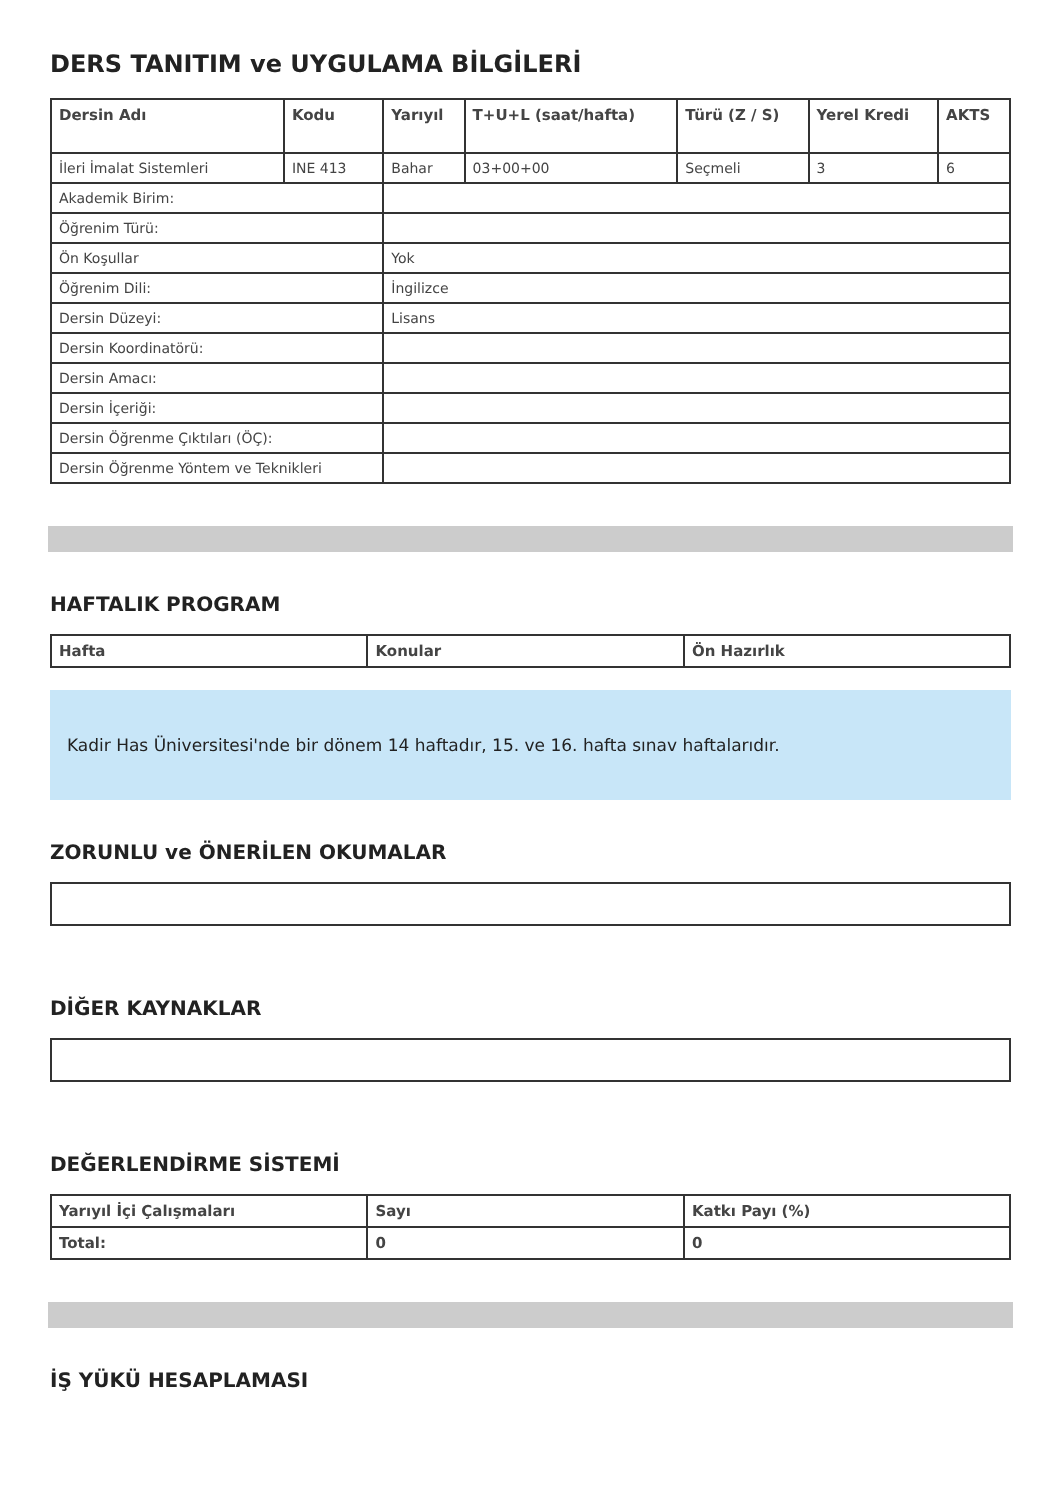DERS TANITIM ve UYGULAMA BİLGİLERİ
| Dersin Adı | Kodu | Yarıyıl | T+U+L (saat/hafta) | Türü (Z / S) | Yerel Kredi | AKTS |
| --- | --- | --- | --- | --- | --- | --- |
| İleri İmalat Sistemleri | INE 413 | Bahar | 03+00+00 | Seçmeli | 3 | 6 |
| Akademik Birim: | | | | | | |
| Öğrenim Türü: | | | | | | |
| Ön Koşullar | | Yok | | | | |
| Öğrenim Dili: | | İngilizce | | | | |
| Dersin Düzeyi: | | Lisans | | | | |
| Dersin Koordinatörü: | | | | | | |
| Dersin Amacı: | | | | | | |
| Dersin İçeriği: | | | | | | |
| Dersin Öğrenme Çıktıları (ÖÇ): | | | | | | |
| Dersin Öğrenme Yöntem ve Teknikleri | | | | | | |
HAFTALIK PROGRAM
| Hafta | Konular | Ön Hazırlık |
| --- | --- | --- |
Kadir Has Üniversitesi'nde bir dönem 14 haftadır, 15. ve 16. hafta sınav haftalarıdır.
ZORUNLU ve ÖNERİLEN OKUMALAR
DİĞER KAYNAKLAR
DEĞERLENDİRME SİSTEMİ
| Yarıyıl İçi Çalışmaları | Sayı | Katkı Payı (%) |
| --- | --- | --- |
| Total: | 0 | 0 |
İŞ YÜKÜ HESAPLAMASI